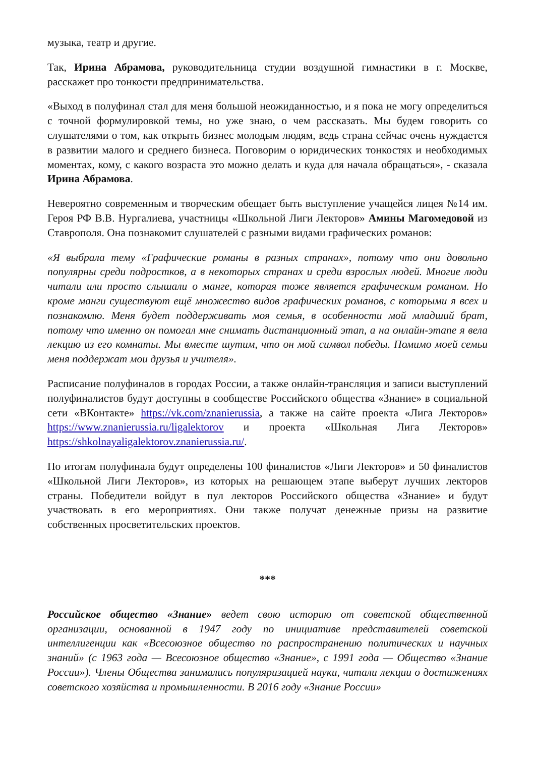музыка, театр и другие.
Так, Ирина Абрамова, руководительница студии воздушной гимнастики в г. Москве, расскажет про тонкости предпринимательства.
«Выход в полуфинал стал для меня большой неожиданностью, и я пока не могу определиться с точной формулировкой темы, но уже знаю, о чем рассказать. Мы будем говорить со слушателями о том, как открыть бизнес молодым людям, ведь страна сейчас очень нуждается в развитии малого и среднего бизнеса. Поговорим о юридических тонкостях и необходимых моментах, кому, с какого возраста это можно делать и куда для начала обращаться», - сказала Ирина Абрамова.
Невероятно современным и творческим обещает быть выступление учащейся лицея №14 им. Героя РФ В.В. Нургалиева, участницы «Школьной Лиги Лекторов» Амины Магомедовой из Ставрополя. Она познакомит слушателей с разными видами графических романов:
«Я выбрала тему «Графические романы в разных странах», потому что они довольно популярны среди подростков, а в некоторых странах и среди взрослых людей. Многие люди читали или просто слышали о манге, которая тоже является графическим романом. Но кроме манги существуют ещё множество видов графических романов, с которыми я всех и познакомлю. Меня будет поддерживать моя семья, в особенности мой младший брат, потому что именно он помогал мне снимать дистанционный этап, а на онлайн-этапе я вела лекцию из его комнаты. Мы вместе шутим, что он мой символ победы. Помимо моей семьи меня поддержат мои друзья и учителя».
Расписание полуфиналов в городах России, а также онлайн-трансляция и записи выступлений полуфиналистов будут доступны в сообществе Российского общества «Знание» в социальной сети «ВКонтакте» https://vk.com/znanierussia, а также на сайте проекта «Лига Лекторов» https://www.znanierussia.ru/ligalektorov и проекта «Школьная Лига Лекторов» https://shkolnayaligalektorov.znanierussia.ru/.
По итогам полуфинала будут определены 100 финалистов «Лиги Лекторов» и 50 финалистов «Школьной Лиги Лекторов», из которых на решающем этапе выберут лучших лекторов страны. Победители войдут в пул лекторов Российского общества «Знание» и будут участвовать в его мероприятиях. Они также получат денежные призы на развитие собственных просветительских проектов.
***
Российское общество «Знание» ведет свою историю от советской общественной организации, основанной в 1947 году по инициативе представителей советской интеллигенции как «Всесоюзное общество по распространению политических и научных знаний» (с 1963 года — Всесоюзное общество «Знание», с 1991 года — Общество «Знание России»). Члены Общества занимались популяризацией науки, читали лекции о достижениях советского хозяйства и промышленности. В 2016 году «Знание России»